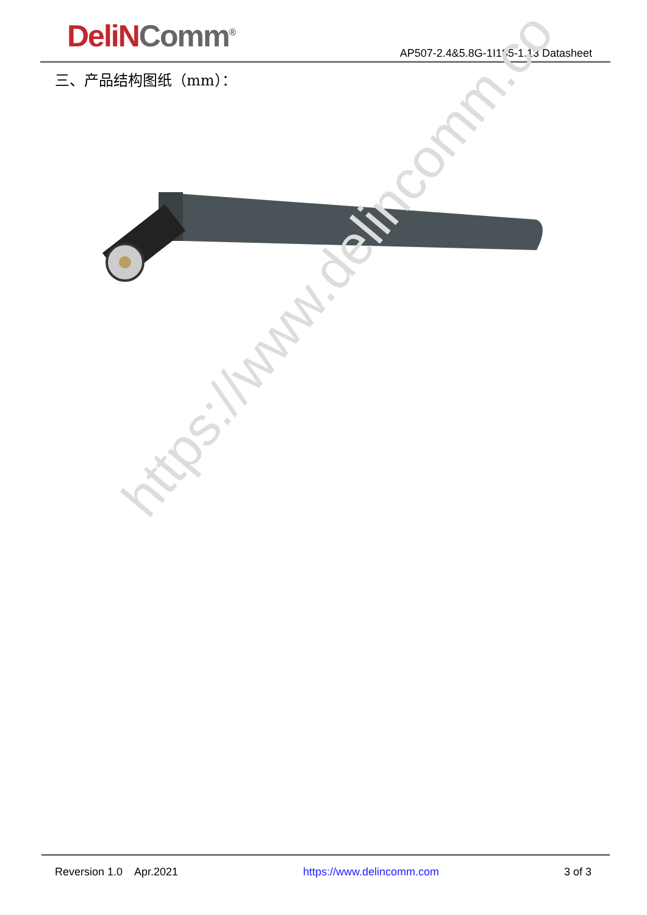DeliN Comm<sup>®</sup>
AP507-2.4&5.8G-1I185-1.13 Datasheet
三、产品结构图纸（mm）：
https://www.delincomm.co
Reversion 1.0 Apr.2021 https://www.delincomm.com 3 of 3